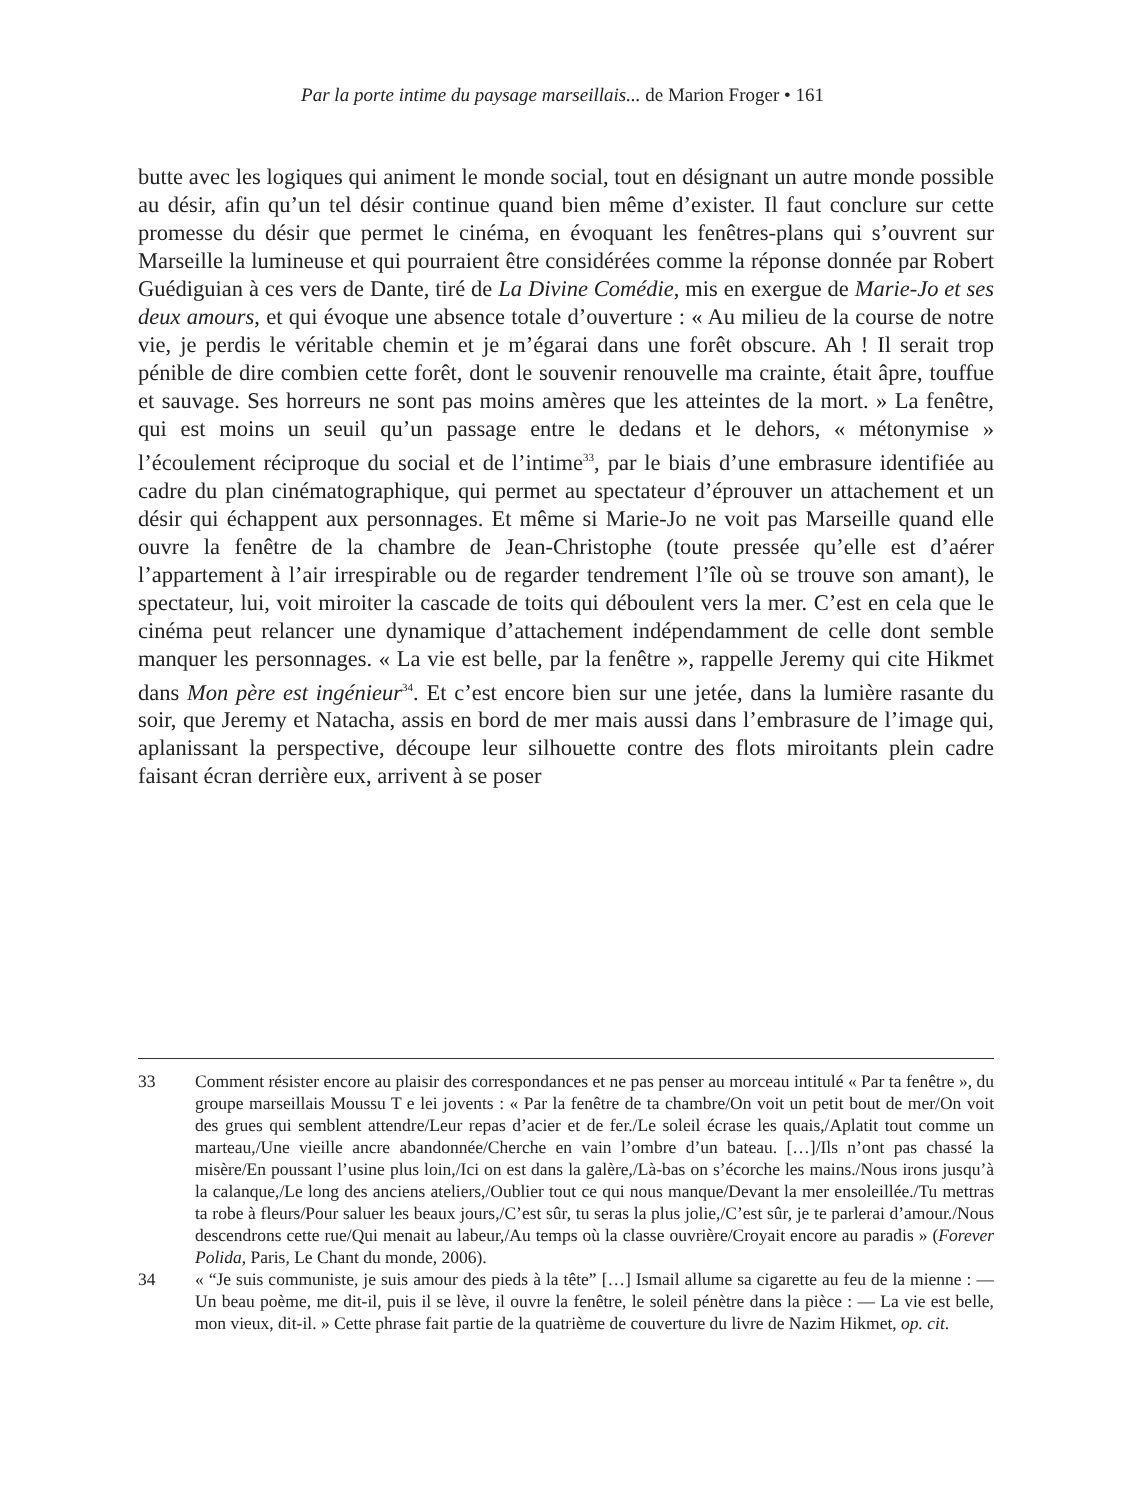Par la porte intime du paysage marseillais... de Marion Froger • 161
butte avec les logiques qui animent le monde social, tout en désignant un autre monde possible au désir, afin qu’un tel désir continue quand bien même d’exister. Il faut conclure sur cette promesse du désir que permet le cinéma, en évoquant les fenêtres-plans qui s’ouvrent sur Marseille la lumineuse et qui pourraient être considérées comme la réponse donnée par Robert Guédiguian à ces vers de Dante, tiré de La Divine Comédie, mis en exergue de Marie-Jo et ses deux amours, et qui évoque une absence totale d’ouverture : « Au milieu de la course de notre vie, je perdis le véritable chemin et je m’égarai dans une forêt obscure. Ah ! Il serait trop pénible de dire combien cette forêt, dont le souvenir renouvelle ma crainte, était âpre, touffue et sauvage. Ses horreurs ne sont pas moins amères que les atteintes de la mort. » La fenêtre, qui est moins un seuil qu’un passage entre le dedans et le dehors, « métonymise » l’écoulement réciproque du social et de l’intime<sup>33</sup>, par le biais d’une embrasure identifiée au cadre du plan cinématographique, qui permet au spectateur d’éprouver un attachement et un désir qui échappent aux personnages. Et même si Marie-Jo ne voit pas Marseille quand elle ouvre la fenêtre de la chambre de Jean-Christophe (toute pressée qu’elle est d’aérer l’appartement à l’air irrespirable ou de regarder tendrement l’île où se trouve son amant), le spectateur, lui, voit miroiter la cascade de toits qui déboulent vers la mer. C’est en cela que le cinéma peut relancer une dynamique d’attachement indépendamment de celle dont semble manquer les personnages. « La vie est belle, par la fenêtre », rappelle Jeremy qui cite Hikmet dans Mon père est ingénieur<sup>34</sup>. Et c’est encore bien sur une jetée, dans la lumière rasante du soir, que Jeremy et Natacha, assis en bord de mer mais aussi dans l’embrasure de l’image qui, aplanissant la perspective, découpe leur silhouette contre des flots miroitants plein cadre faisant écran derrière eux, arrivent à se poser
33 Comment résister encore au plaisir des correspondances et ne pas penser au morceau intitulé « Par ta fenêtre », du groupe marseillais Moussu T e lei jovents : « Par la fenêtre de ta chambre/On voit un petit bout de mer/On voit des grues qui semblent attendre/Leur repas d’acier et de fer./Le soleil écrase les quais,/Aplatit tout comme un marteau,/Une vieille ancre abandonnée/Cherche en vain l’ombre d’un bateau. […]/Ils n’ont pas chassé la misère/En poussant l’usine plus loin,/Ici on est dans la galère,/Là-bas on s’écorche les mains./Nous irons jusqu’à la calanque,/Le long des anciens ateliers,/Oublier tout ce qui nous manque/Devant la mer ensoleillée./Tu mettras ta robe à fleurs/Pour saluer les beaux jours,/C’est sûr, tu seras la plus jolie,/C’est sûr, je te parlerai d’amour./Nous descendrons cette rue/Qui menait au labeur,/Au temps où la classe ouvrière/Croyait encore au paradis » (Forever Polida, Paris, Le Chant du monde, 2006).
34 « “Je suis communiste, je suis amour des pieds à la tête” […] Ismail allume sa cigarette au feu de la mienne : — Un beau poème, me dit-il, puis il se lève, il ouvre la fenêtre, le soleil pénètre dans la pièce : — La vie est belle, mon vieux, dit-il. » Cette phrase fait partie de la quatrième de couverture du livre de Nazim Hikmet, op. cit.